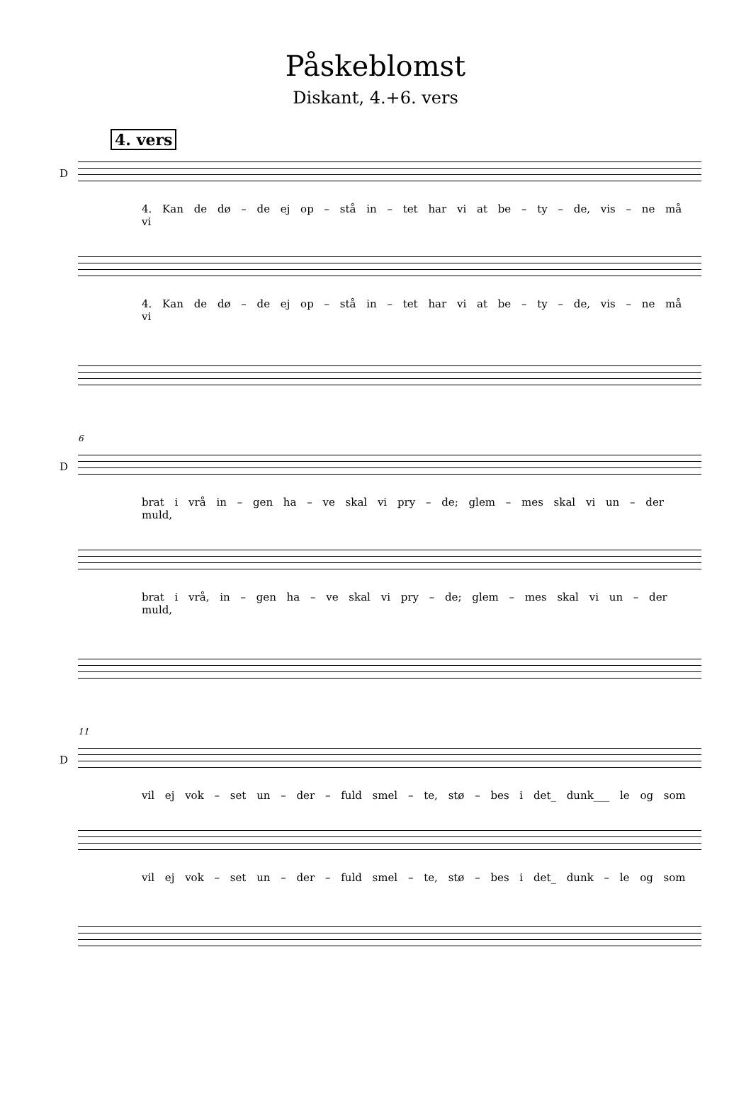Påskeblomst
Diskant, 4.+6. vers
4. vers
D
4. Kan de dø – de ej op – stå in – tet har vi at be – ty – de, vis – ne må vi
4. Kan de dø – de ej op – stå in – tet har vi at be – ty – de, vis – ne må vi
6
D
brat i vrå in – gen ha – ve skal vi pry – de; glem – mes skal vi un – der muld,
brat i vrå, in – gen ha – ve skal vi pry – de; glem – mes skal vi un – der muld,
11
D
vil ej vok – set un – der – fuld smel – te, stø – bes i det_ dunk___ le og som
vil ej vok – set un – der – fuld smel – te, stø – bes i det_ dunk – le og som